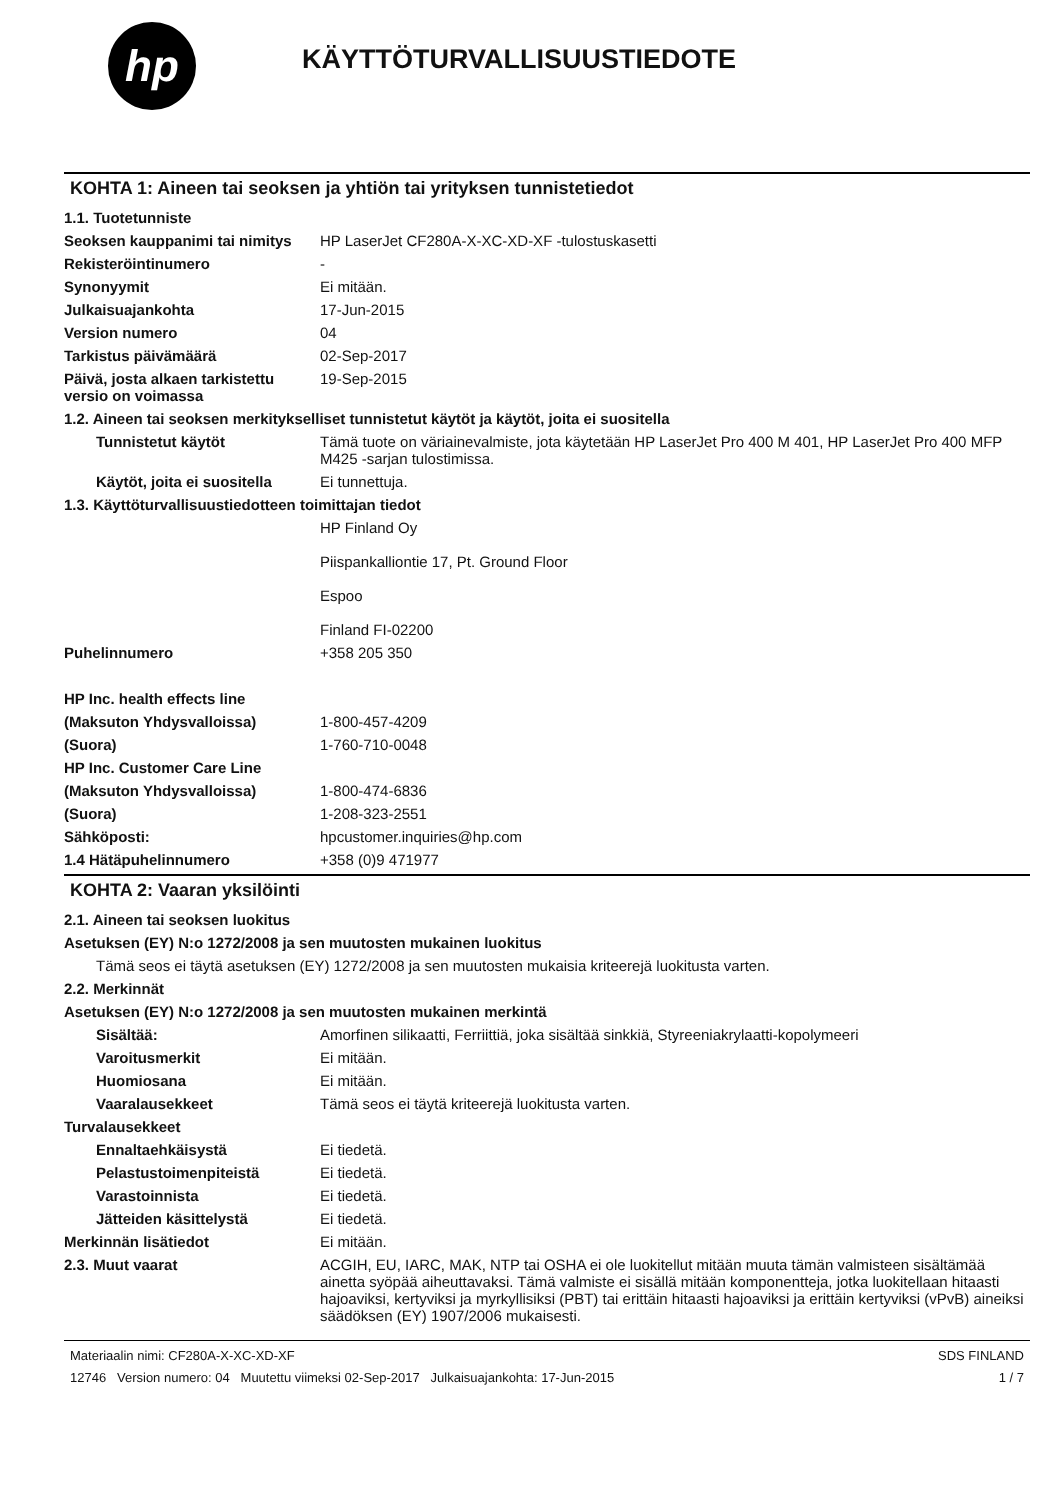hp
KÄYTTÖTURVALLISUUSTIEDOTE
KOHTA 1: Aineen tai seoksen ja yhtiön tai yrityksen tunnistetiedot
1.1. Tuotetunniste
Seoksen kauppanimi tai nimitys
HP LaserJet CF280A-X-XC-XD-XF -tulostuskasetti
Rekisteröintinumero -
Synonyymit Ei mitään.
Julkaisuajankohta 17-Jun-2015
Version numero 04
Tarkistus päivämäärä 02-Sep-2017
Päivä, josta alkaen tarkistettu versio on voimassa
19-Sep-2015
1.2. Aineen tai seoksen merkitykselliset tunnistetut käytöt ja käytöt, joita ei suositella
Tunnistetut käytöt Tämä tuote on väriainevalmiste, jota käytetään HP LaserJet Pro 400 M 401, HP LaserJet Pro 400 MFP M425 -sarjan tulostimissa.
Käytöt, joita ei suositella
Ei tunnettuja.
1.3. Käyttöturvallisuustiedotteen toimittajan tiedot
HP Finland Oy
Piispankalliontie 17, Pt. Ground Floor
Espoo
Finland FI-02200
Puhelinnumero +358 205 350
HP Inc. health effects line
(Maksuton Yhdysvalloissa) 1-800-457-4209
(Suora) 1-760-710-0048
HP Inc. Customer Care Line
(Maksuton Yhdysvalloissa) 1-800-474-6836
(Suora) 1-208-323-2551
Sähköposti: hpcustomer.inquiries@hp.com
1.4 Hätäpuhelinnumero +358 (0)9 471977
KOHTA 2: Vaaran yksilöinti
2.1. Aineen tai seoksen luokitus
Asetuksen (EY) N:o 1272/2008 ja sen muutosten mukainen luokitus
Tämä seos ei täytä asetuksen (EY) 1272/2008 ja sen muutosten mukaisia kriteerejä luokitusta varten.
2.2. Merkinnät
Asetuksen (EY) N:o 1272/2008 ja sen muutosten mukainen merkintä
Sisältää: Amorfinen silikaatti, Ferriittiä, joka sisältää sinkkiä, Styreeniakrylaatti-kopolymeeri
Varoitusmerkit Ei mitään.
Huomiosana Ei mitään.
Vaaralausekkeet Tämä seos ei täytä kriteerejä luokitusta varten.
Turvalausekkeet
Ennaltaehkäisystä Ei tiedetä.
Pelastustoimenpiteistä Ei tiedetä.
Varastoinnista Ei tiedetä.
Jätteiden käsittelystä Ei tiedetä.
Merkinnän lisätiedot Ei mitään.
2.3. Muut vaarat ACGIH, EU, IARC, MAK, NTP tai OSHA ei ole luokitellut mitään muuta tämän valmisteen sisältämää ainetta syöpää aiheuttavaksi. Tämä valmiste ei sisällä mitään komponentteja, jotka luokitellaan hitaasti hajoaviksi, kertyviksi ja myrkyllisiksi (PBT) tai erittäin hitaasti hajoaviksi ja erittäin kertyviksi (vPvB) aineiksi säädöksen (EY) 1907/2006 mukaisesti.
Materiaalin nimi: CF280A-X-XC-XD-XF
12746 Version numero: 04 Muutettu viimeksi 02-Sep-2017 Julkaisuajankohta: 17-Jun-2015
SDS FINLAND
1 / 7